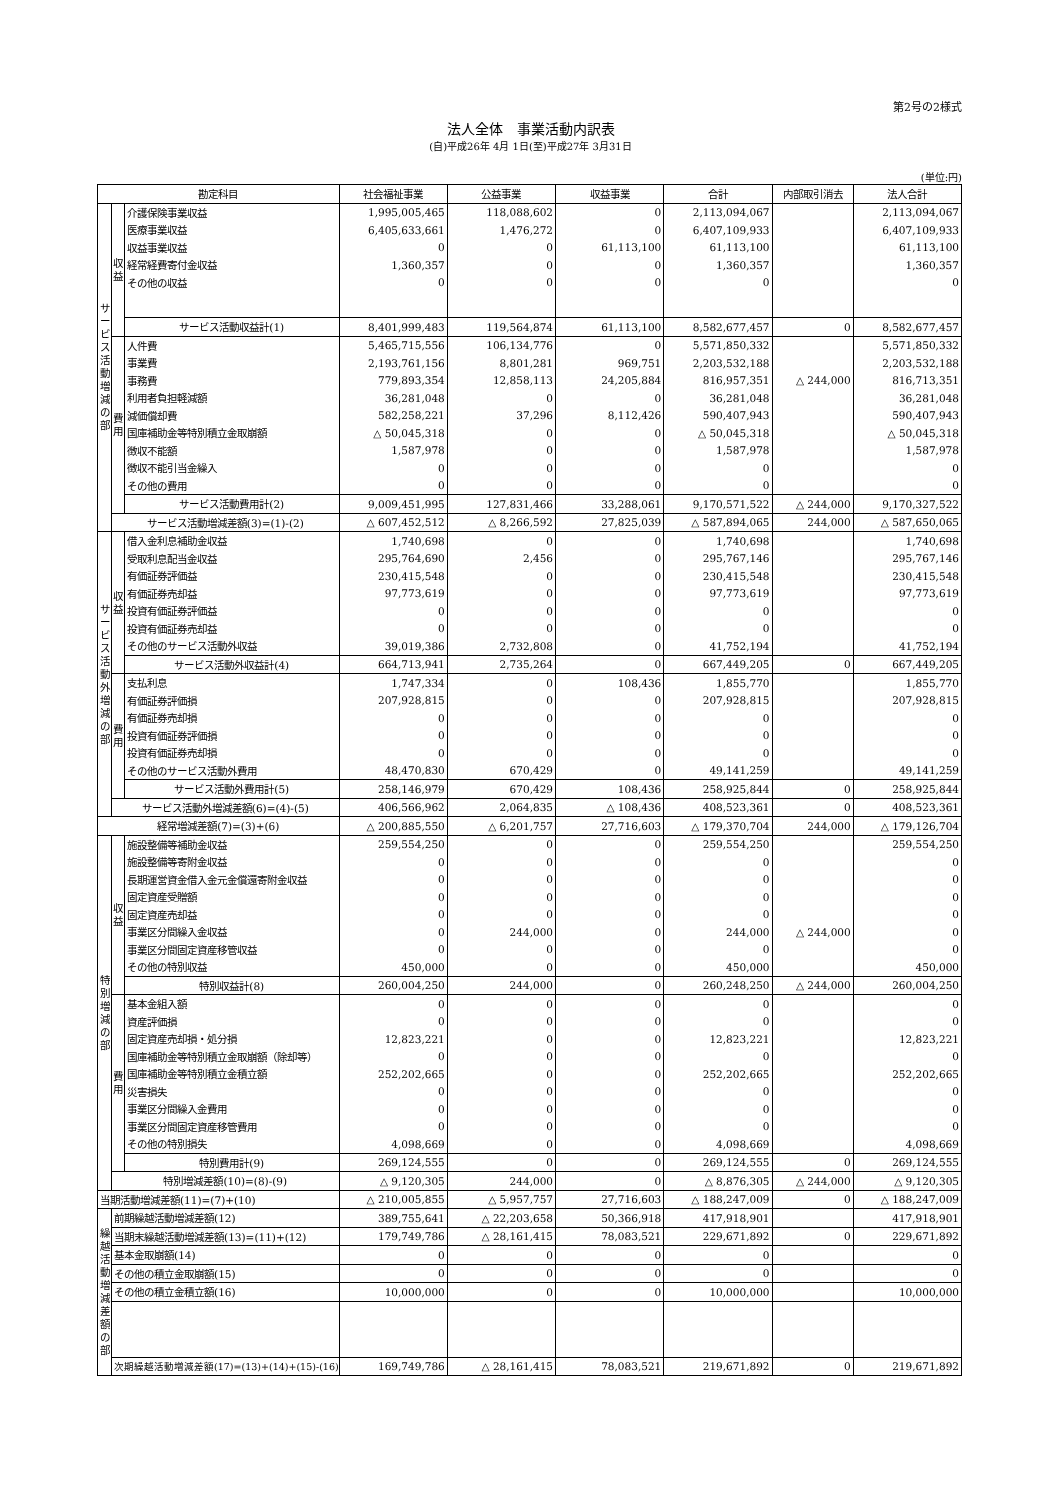第2号の2様式
法人全体　事業活動内訳表
(自)平成26年 4月 1日(至)平成27年 3月31日
(単位:円)
| 勘定科目 | | | 社会福祉事業 | 公益事業 | 収益事業 | 合計 | 内部取引消去 | 法人合計 |
| --- | --- | --- | --- | --- | --- | --- | --- | --- |
| サ ー ビ ス 活 動 増 減 の 部 | 収 益 | 介護保険事業収益 | 1,995,005,465 | 118,088,602 | 0 | 2,113,094,067 | | 2,113,094,067 |
| | | 医療事業収益 | 6,405,633,661 | 1,476,272 | 0 | 6,407,109,933 | | 6,407,109,933 |
| | | 収益事業収益 | 0 | 0 | 61,113,100 | 61,113,100 | | 61,113,100 |
| | | 経常経費寄付金収益 | 1,360,357 | 0 | 0 | 1,360,357 | | 1,360,357 |
| | | その他の収益 | 0 | 0 | 0 | 0 | | 0 |
| | | サービス活動収益計(1) | 8,401,999,483 | 119,564,874 | 61,113,100 | 8,582,677,457 | 0 | 8,582,677,457 |
| | 費 用 | 人件費 | 5,465,715,556 | 106,134,776 | 0 | 5,571,850,332 | | 5,571,850,332 |
| | | 事業費 | 2,193,761,156 | 8,801,281 | 969,751 | 2,203,532,188 | | 2,203,532,188 |
| | | 事務費 | 779,893,354 | 12,858,113 | 24,205,884 | 816,957,351 | △ 244,000 | 816,713,351 |
| | | 利用者負担軽減額 | 36,281,048 | 0 | 0 | 36,281,048 | | 36,281,048 |
| | | 減価償却費 | 582,258,221 | 37,296 | 8,112,426 | 590,407,943 | | 590,407,943 |
| | | 国庫補助金等特別積立金取崩額 | △ 50,045,318 | 0 | 0 | △ 50,045,318 | | △ 50,045,318 |
| | | 徴収不能額 | 1,587,978 | 0 | 0 | 1,587,978 | | 1,587,978 |
| | | 徴収不能引当金繰入 | 0 | 0 | 0 | 0 | | 0 |
| | | その他の費用 | 0 | 0 | 0 | 0 | | 0 |
| | | サービス活動費用計(2) | 9,009,451,995 | 127,831,466 | 33,288,061 | 9,170,571,522 | △ 244,000 | 9,170,327,522 |
| | サービス活動増減差額(3)=(1)-(2) | | △ 607,452,512 | △ 8,266,592 | 27,825,039 | △ 587,894,065 | 244,000 | △ 587,650,065 |
| サ ー ビ ス 活 動 外 増 減 の 部 | 収 益 | 借入金利息補助金収益 | 1,740,698 | 0 | 0 | 1,740,698 | | 1,740,698 |
| | | 受取利息配当金収益 | 295,764,690 | 2,456 | 0 | 295,767,146 | | 295,767,146 |
| | | 有価証券評価益 | 230,415,548 | 0 | 0 | 230,415,548 | | 230,415,548 |
| | | 有価証券売却益 | 97,773,619 | 0 | 0 | 97,773,619 | | 97,773,619 |
| | | 投資有価証券評価益 | 0 | 0 | 0 | 0 | | 0 |
| | | 投資有価証券売却益 | 0 | 0 | 0 | 0 | | 0 |
| | | その他のサービス活動外収益 | 39,019,386 | 2,732,808 | 0 | 41,752,194 | | 41,752,194 |
| | | サービス活動外収益計(4) | 664,713,941 | 2,735,264 | 0 | 667,449,205 | 0 | 667,449,205 |
| | 費 用 | 支払利息 | 1,747,334 | 0 | 108,436 | 1,855,770 | | 1,855,770 |
| | | 有価証券評価損 | 207,928,815 | 0 | 0 | 207,928,815 | | 207,928,815 |
| | | 有価証券売却損 | 0 | 0 | 0 | 0 | | 0 |
| | | 投資有価証券評価損 | 0 | 0 | 0 | 0 | | 0 |
| | | 投資有価証券売却損 | 0 | 0 | 0 | 0 | | 0 |
| | | その他のサービス活動外費用 | 48,470,830 | 670,429 | 0 | 49,141,259 | | 49,141,259 |
| | | サービス活動外費用計(5) | 258,146,979 | 670,429 | 108,436 | 258,925,844 | 0 | 258,925,844 |
| | サービス活動外増減差額(6)=(4)-(5) | | 406,566,962 | 2,064,835 | △ 108,436 | 408,523,361 | 0 | 408,523,361 |
| 経常増減差額(7)=(3)+(6) | | | △ 200,885,550 | △ 6,201,757 | 27,716,603 | △ 179,370,704 | 244,000 | △ 179,126,704 |
| 特 別 増 減 の 部 | 収 益 | 施設整備等補助金収益 | 259,554,250 | 0 | 0 | 259,554,250 | | 259,554,250 |
| | | 施設整備等寄附金収益 | 0 | 0 | 0 | 0 | | 0 |
| | | 長期運営資金借入金元金償還寄附金収益 | 0 | 0 | 0 | 0 | | 0 |
| | | 固定資産受贈額 | 0 | 0 | 0 | 0 | | 0 |
| | | 固定資産売却益 | 0 | 0 | 0 | 0 | | 0 |
| | | 事業区分間繰入金収益 | 0 | 244,000 | 0 | 244,000 | △ 244,000 | 0 |
| | | 事業区分間固定資産移管収益 | 0 | 0 | 0 | 0 | | 0 |
| | | その他の特別収益 | 450,000 | 0 | 0 | 450,000 | | 450,000 |
| | | 特別収益計(8) | 260,004,250 | 244,000 | 0 | 260,248,250 | △ 244,000 | 260,004,250 |
| | 費 用 | 基本金組入額 | 0 | 0 | 0 | 0 | | 0 |
| | | 資産評価損 | 0 | 0 | 0 | 0 | | 0 |
| | | 固定資産売却損・処分損 | 12,823,221 | 0 | 0 | 12,823,221 | | 12,823,221 |
| | | 国庫補助金等特別積立金取崩額（除却等） | 0 | 0 | 0 | 0 | | 0 |
| | | 国庫補助金等特別積立金積立額 | 252,202,665 | 0 | 0 | 252,202,665 | | 252,202,665 |
| | | 災害損失 | 0 | 0 | 0 | 0 | | 0 |
| | | 事業区分間繰入金費用 | 0 | 0 | 0 | 0 | | 0 |
| | | 事業区分間固定資産移管費用 | 0 | 0 | 0 | 0 | | 0 |
| | | その他の特別損失 | 4,098,669 | 0 | 0 | 4,098,669 | | 4,098,669 |
| | | 特別費用計(9) | 269,124,555 | 0 | 0 | 269,124,555 | 0 | 269,124,555 |
| | 特別増減差額(10)=(8)-(9) | | △ 9,120,305 | 244,000 | 0 | △ 8,876,305 | △ 244,000 | △ 9,120,305 |
| 当期活動増減差額(11)=(7)+(10) | | | △ 210,005,855 | △ 5,957,757 | 27,716,603 | △ 188,247,009 | 0 | △ 188,247,009 |
| 繰 越 活 動 増 減 差 額 の 部 | 前期繰越活動増減差額(12) | | 389,755,641 | △ 22,203,658 | 50,366,918 | 417,918,901 | | 417,918,901 |
| | 当期末繰越活動増減差額(13)=(11)+(12) | | 179,749,786 | △ 28,161,415 | 78,083,521 | 229,671,892 | 0 | 229,671,892 |
| | 基本金取崩額(14) | | 0 | 0 | 0 | 0 | | 0 |
| | その他の積立金取崩額(15) | | 0 | 0 | 0 | 0 | | 0 |
| | その他の積立金積立額(16) | | 10,000,000 | 0 | 0 | 10,000,000 | | 10,000,000 |
| | 次期繰越活動増減差額(17)=(13)+(14)+(15)-(16) | | 169,749,786 | △ 28,161,415 | 78,083,521 | 219,671,892 | 0 | 219,671,892 |